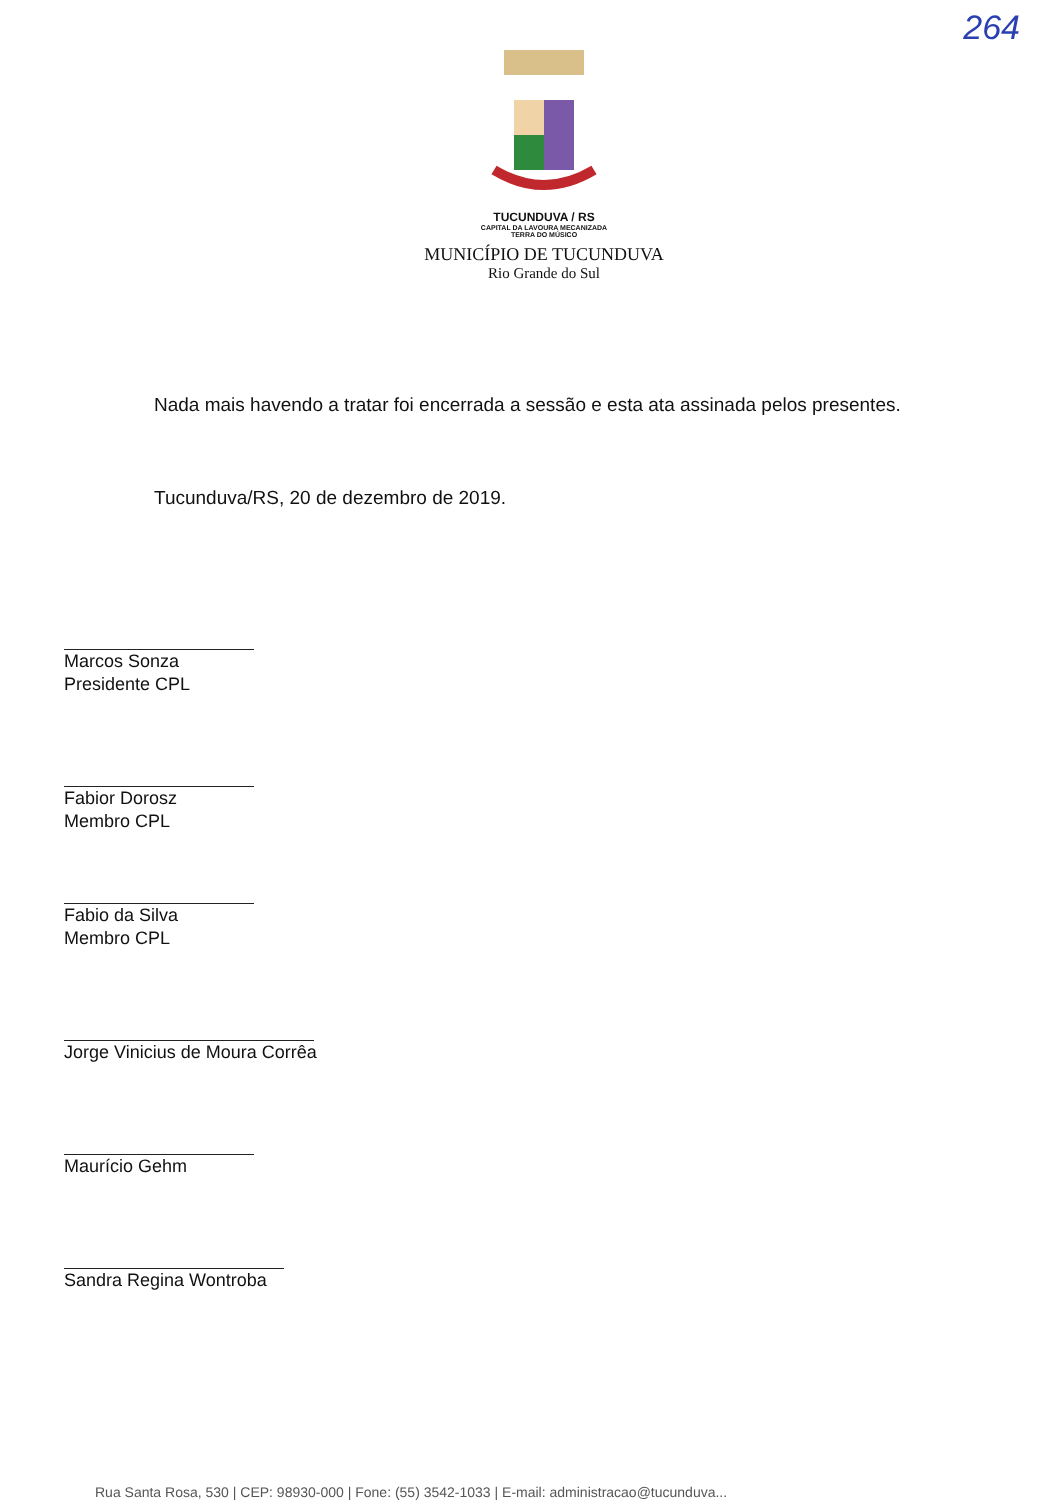264
TUCUNDUVA / RS
CAPITAL DA LAVOURA MECANIZADA
TERRA DO MÚSICO
MUNICÍPIO DE TUCUNDUVA
Rio Grande do Sul
Nada mais havendo a tratar foi encerrada a sessão e esta ata assinada pelos presentes.
Tucunduva/RS, 20 de dezembro de 2019.
Marcos Sonza
Presidente CPL
Fabior Dorosz
Membro CPL
Fabio da Silva
Membro CPL
Jorge Vinicius de Moura Corrêa
Maurício Gehm
Sandra Regina Wontroba
Rua Santa Rosa, 530 | CEP: 98930-000 | Fone: (55) 3542-1033 | E-mail: administracao@tucunduva...